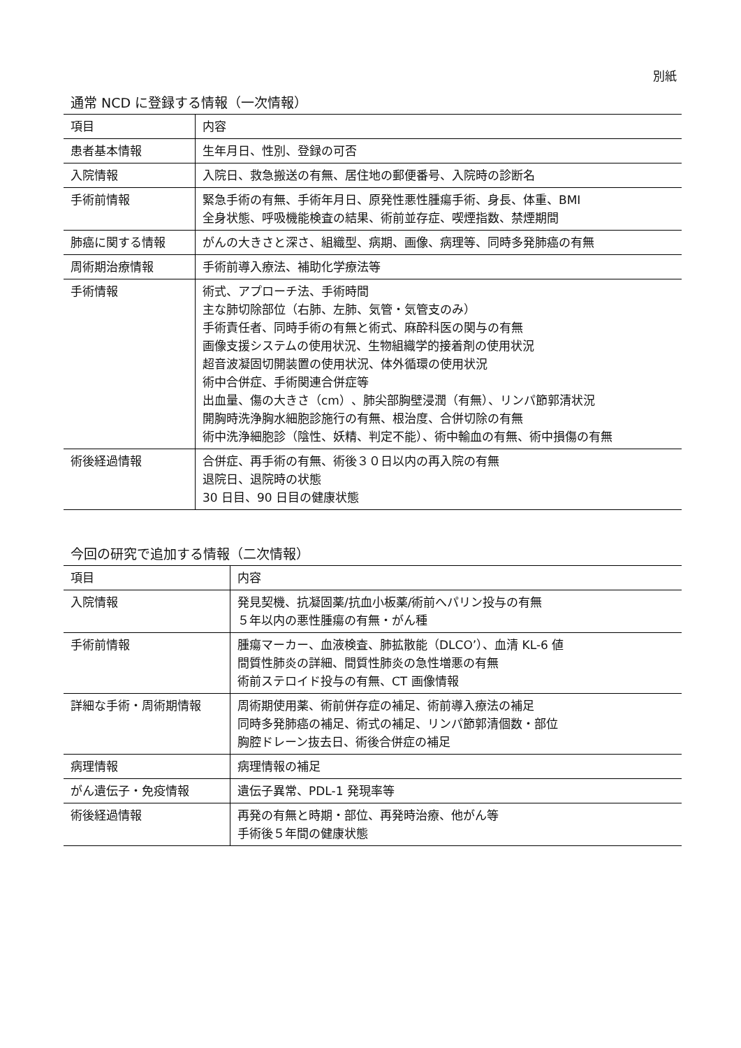別紙
通常 NCD に登録する情報（一次情報）
| 項目 | 内容 |
| --- | --- |
| 患者基本情報 | 生年月日、性別、登録の可否 |
| 入院情報 | 入院日、救急搬送の有無、居住地の郵便番号、入院時の診断名 |
| 手術前情報 | 緊急手術の有無、手術年月日、原発性悪性腫瘍手術、身長、体重、BMI 全身状態、呼吸機能検査の結果、術前並存症、喫煙指数、禁煙期間 |
| 肺癌に関する情報 | がんの大きさと深さ、組織型、病期、画像、病理等、同時多発肺癌の有無 |
| 周術期治療情報 | 手術前導入療法、補助化学療法等 |
| 手術情報 | 術式、アプローチ法、手術時間 主な肺切除部位（右肺、左肺、気管・気管支のみ） 手術責任者、同時手術の有無と術式、麻酔科医の関与の有無 画像支援システムの使用状況、生物組織学的接着剤の使用状況 超音波凝固切開装置の使用状況、体外循環の使用状況 術中合併症、手術関連合併症等 出血量、傷の大きさ（cm）、肺尖部胸壁浸潤（有無）、リンパ節郭清状況 開胸時洗浄胸水細胞診施行の有無、根治度、合併切除の有無 術中洗浄細胞診（陰性、妖精、判定不能）、術中輸血の有無、術中損傷の有無 |
| 術後経過情報 | 合併症、再手術の有無、術後３０日以内の再入院の有無 退院日、退院時の状態 30 日目、90 日目の健康状態 |
今回の研究で追加する情報（二次情報）
| 項目 | 内容 |
| --- | --- |
| 入院情報 | 発見契機、抗凝固薬/抗血小板薬/術前へパリン投与の有無 ５年以内の悪性腫瘍の有無・がん種 |
| 手術前情報 | 腫瘍マーカー、血液検査、肺拡散能（DLCO’）、血清 KL-6 値 間質性肺炎の詳細、間質性肺炎の急性増悪の有無 術前ステロイド投与の有無、CT 画像情報 |
| 詳細な手術・周術期情報 | 周術期使用薬、術前併存症の補足、術前導入療法の補足 同時多発肺癌の補足、術式の補足、リンパ節郭清個数・部位 胸腔ドレーン抜去日、術後合併症の補足 |
| 病理情報 | 病理情報の補足 |
| がん遺伝子・免疫情報 | 遺伝子異常、PDL-1 発現率等 |
| 術後経過情報 | 再発の有無と時期・部位、再発時治療、他がん等 手術後５年間の健康状態 |